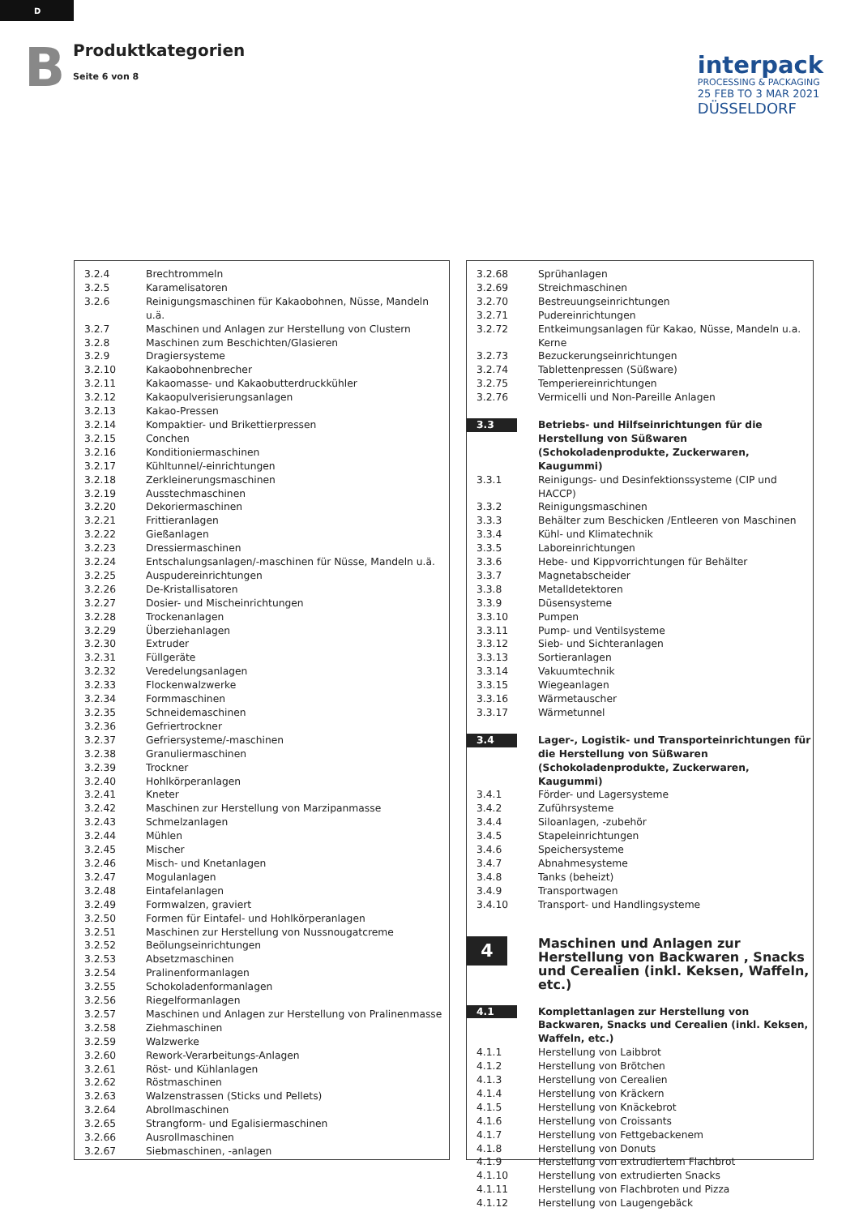D
B
Produktkategorien
Seite 6 von 8
interpack
PROCESSING & PACKAGING
25 FEB TO 3 MAR 2021
DÜSSELDORF
| 3.2.4 | Brechtrommeln |
| 3.2.5 | Karamelisatoren |
| 3.2.6 | Reinigungsmaschinen für Kakaobohnen, Nüsse, Mandeln u.ä. |
| 3.2.7 | Maschinen und Anlagen zur Herstellung von Clustern |
| 3.2.8 | Maschinen zum Beschichten/Glasieren |
| 3.2.9 | Dragiersysteme |
| 3.2.10 | Kakaobohnenbrecher |
| 3.2.11 | Kakaomasse- und Kakaobutterdruckkühler |
| 3.2.12 | Kakaopulverisierungsanlagen |
| 3.2.13 | Kakao-Pressen |
| 3.2.14 | Kompaktier- und Brikettierpressen |
| 3.2.15 | Conchen |
| 3.2.16 | Konditioniermaschinen |
| 3.2.17 | Kühltunnel/-einrichtungen |
| 3.2.18 | Zerkleinerungsmaschinen |
| 3.2.19 | Ausstechmaschinen |
| 3.2.20 | Dekoriermaschinen |
| 3.2.21 | Frittieranlagen |
| 3.2.22 | Gießanlagen |
| 3.2.23 | Dressiermaschinen |
| 3.2.24 | Entschalungsanlagen/-maschinen für Nüsse, Mandeln u.ä. |
| 3.2.25 | Auspudereinrichtungen |
| 3.2.26 | De-Kristallisatoren |
| 3.2.27 | Dosier- und Mischeinrichtungen |
| 3.2.28 | Trockenanlagen |
| 3.2.29 | Überziehanlagen |
| 3.2.30 | Extruder |
| 3.2.31 | Füllgeräte |
| 3.2.32 | Veredelungsanlagen |
| 3.2.33 | Flockenwalzwerke |
| 3.2.34 | Formmaschinen |
| 3.2.35 | Schneidemaschinen |
| 3.2.36 | Gefriertrockner |
| 3.2.37 | Gefriersysteme/-maschinen |
| 3.2.38 | Granuliermaschinen |
| 3.2.39 | Trockner |
| 3.2.40 | Hohlkörperanlagen |
| 3.2.41 | Kneter |
| 3.2.42 | Maschinen zur Herstellung von Marzipanmasse |
| 3.2.43 | Schmelzanlagen |
| 3.2.44 | Mühlen |
| 3.2.45 | Mischer |
| 3.2.46 | Misch- und Knetanlagen |
| 3.2.47 | Mogulanlagen |
| 3.2.48 | Eintafelanlagen |
| 3.2.49 | Formwalzen, graviert |
| 3.2.50 | Formen für Eintafel- und Hohlkörperanlagen |
| 3.2.51 | Maschinen zur Herstellung von Nussnougatcreme |
| 3.2.52 | Beölungseinrichtungen |
| 3.2.53 | Absetzmaschinen |
| 3.2.54 | Pralinenformanlagen |
| 3.2.55 | Schokoladenformanlagen |
| 3.2.56 | Riegelformanlagen |
| 3.2.57 | Maschinen und Anlagen zur Herstellung von Pralinenmasse |
| 3.2.58 | Ziehmaschinen |
| 3.2.59 | Walzwerke |
| 3.2.60 | Rework-Verarbeitungs-Anlagen |
| 3.2.61 | Röst- und Kühlanlagen |
| 3.2.62 | Röstmaschinen |
| 3.2.63 | Walzenstrassen (Sticks und Pellets) |
| 3.2.64 | Abrollmaschinen |
| 3.2.65 | Strangform- und Egalisiermaschinen |
| 3.2.66 | Ausrollmaschinen |
| 3.2.67 | Siebmaschinen, -anlagen |
| 3.2.68 | Sprühanlagen |
| 3.2.69 | Streichmaschinen |
| 3.2.70 | Bestreuungseinrichtungen |
| 3.2.71 | Pudereinrichtungen |
| 3.2.72 | Entkeimungsanlagen für Kakao, Nüsse, Mandeln u.a. Kerne |
| 3.2.73 | Bezuckerungseinrichtungen |
| 3.2.74 | Tablettenpressen (Süßware) |
| 3.2.75 | Temperiereinrichtungen |
| 3.2.76 | Vermicelli und Non-Pareille Anlagen |
| 3.3 | Betriebs- und Hilfseinrichtungen für die Herstellung von Süßwaren (Schokoladenprodukte, Zuckerwaren, Kaugummi) |
| 3.3.1 | Reinigungs- und Desinfektionssysteme (CIP und HACCP) |
| 3.3.2 | Reinigungsmaschinen |
| 3.3.3 | Behälter zum Beschicken /Entleeren von Maschinen |
| 3.3.4 | Kühl- und Klimatechnik |
| 3.3.5 | Laboreinrichtungen |
| 3.3.6 | Hebe- und Kippvorrichtungen für Behälter |
| 3.3.7 | Magnetabscheider |
| 3.3.8 | Metalldetektoren |
| 3.3.9 | Düsensysteme |
| 3.3.10 | Pumpen |
| 3.3.11 | Pump- und Ventilsysteme |
| 3.3.12 | Sieb- und Sichteranlagen |
| 3.3.13 | Sortieranlagen |
| 3.3.14 | Vakuumtechnik |
| 3.3.15 | Wiegeanlagen |
| 3.3.16 | Wärmetauscher |
| 3.3.17 | Wärmetunnel |
| 3.4 | Lager-, Logistik- und Transporteinrichtungen für die Herstellung von Süßwaren (Schokoladenprodukte, Zuckerwaren, Kaugummi) |
| 3.4.1 | Förder- und Lagersysteme |
| 3.4.2 | Zuführsysteme |
| 3.4.4 | Siloanlagen, -zubehör |
| 3.4.5 | Stapeleinrichtungen |
| 3.4.6 | Speichersysteme |
| 3.4.7 | Abnahmesysteme |
| 3.4.8 | Tanks (beheizt) |
| 3.4.9 | Transportwagen |
| 3.4.10 | Transport- und Handlingsysteme |
| 4 | Maschinen und Anlagen zur Herstellung von Backwaren , Snacks und Cerealien (inkl. Keksen, Waffeln, etc.) |
| 4.1 | Komplettanlagen zur Herstellung von Backwaren, Snacks und Cerealien (inkl. Keksen, Waffeln, etc.) |
| 4.1.1 | Herstellung von Laibbrot |
| 4.1.2 | Herstellung von Brötchen |
| 4.1.3 | Herstellung von Cerealien |
| 4.1.4 | Herstellung von Kräckern |
| 4.1.5 | Herstellung von Knäckebrot |
| 4.1.6 | Herstellung von Croissants |
| 4.1.7 | Herstellung von Fettgebackenem |
| 4.1.8 | Herstellung von Donuts |
| 4.1.9 | Herstellung von extrudiertem Flachbrot |
| 4.1.10 | Herstellung von extrudierten Snacks |
| 4.1.11 | Herstellung von Flachbroten und Pizza |
| 4.1.12 | Herstellung von Laugengebäck |